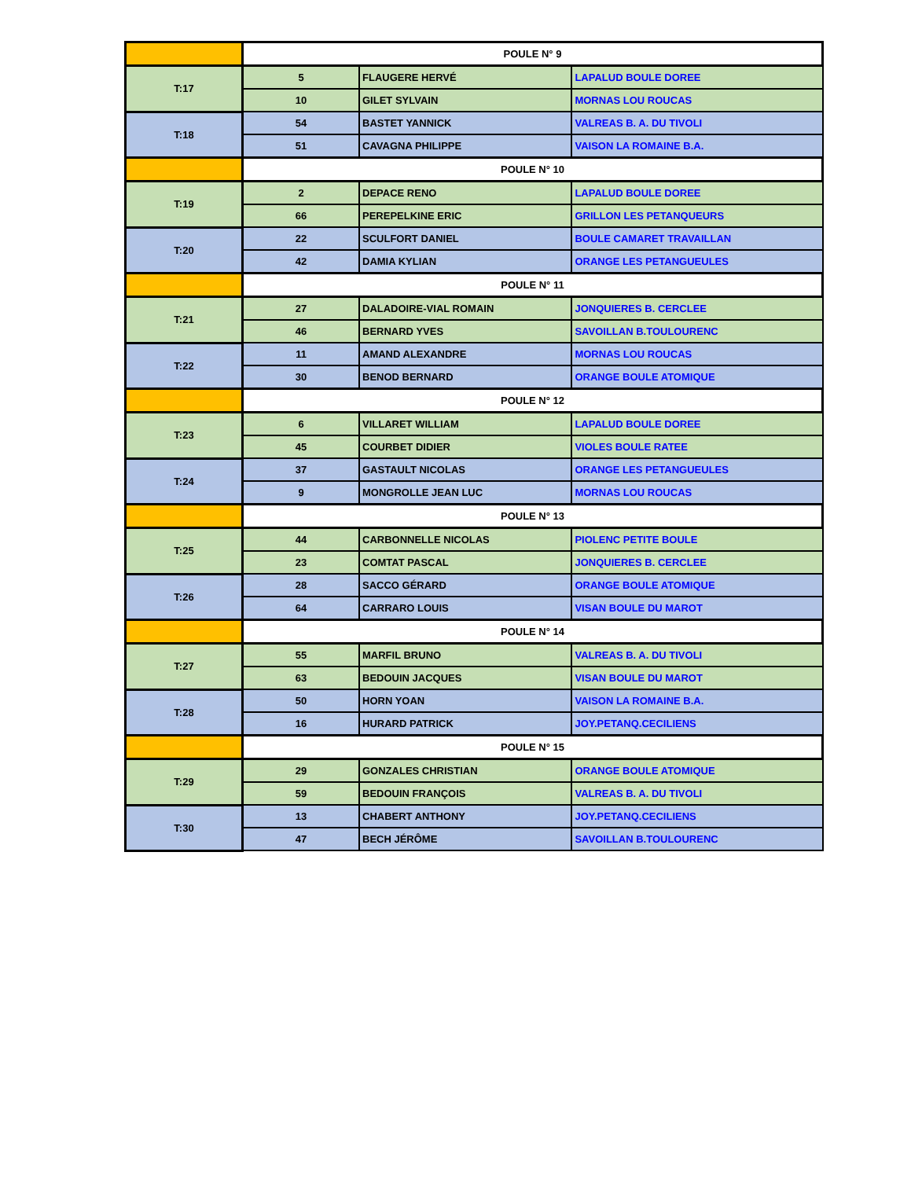| | POULE N° 9 | | |
| T:17 | 5 | FLAUGERE HERVÉ | LAPALUD BOULE DOREE |
| | 10 | GILET SYLVAIN | MORNAS LOU ROUCAS |
| T:18 | 54 | BASTET YANNICK | VALREAS B. A. DU TIVOLI |
| | 51 | CAVAGNA PHILIPPE | VAISON LA ROMAINE B.A. |
| | POULE N° 10 | | |
| T:19 | 2 | DEPACE RENO | LAPALUD BOULE DOREE |
| | 66 | PEREPELKINE ERIC | GRILLON LES PETANQUEURS |
| T:20 | 22 | SCULFORT DANIEL | BOULE CAMARET TRAVAILLAN |
| | 42 | DAMIA KYLIAN | ORANGE LES PETANGUEULES |
| | POULE N° 11 | | |
| T:21 | 27 | DALADOIRE-VIAL ROMAIN | JONQUIERES B. CERCLEE |
| | 46 | BERNARD YVES | SAVOILLAN B.TOULOURENC |
| T:22 | 11 | AMAND ALEXANDRE | MORNAS LOU ROUCAS |
| | 30 | BENOD BERNARD | ORANGE BOULE ATOMIQUE |
| | POULE N° 12 | | |
| T:23 | 6 | VILLARET WILLIAM | LAPALUD BOULE DOREE |
| | 45 | COURBET DIDIER | VIOLES BOULE RATEE |
| T:24 | 37 | GASTAULT NICOLAS | ORANGE LES PETANGUEULES |
| | 9 | MONGROLLE JEAN LUC | MORNAS LOU ROUCAS |
| | POULE N° 13 | | |
| T:25 | 44 | CARBONNELLE NICOLAS | PIOLENC PETITE BOULE |
| | 23 | COMTAT PASCAL | JONQUIERES B. CERCLEE |
| T:26 | 28 | SACCO GÉRARD | ORANGE BOULE ATOMIQUE |
| | 64 | CARRARO LOUIS | VISAN BOULE DU MAROT |
| | POULE N° 14 | | |
| T:27 | 55 | MARFIL BRUNO | VALREAS B. A. DU TIVOLI |
| | 63 | BEDOUIN JACQUES | VISAN BOULE DU MAROT |
| T:28 | 50 | HORN YOAN | VAISON LA ROMAINE B.A. |
| | 16 | HURARD PATRICK | JOY.PETANQ.CECILIENS |
| | POULE N° 15 | | |
| T:29 | 29 | GONZALES CHRISTIAN | ORANGE BOULE ATOMIQUE |
| | 59 | BEDOUIN FRANÇOIS | VALREAS B. A. DU TIVOLI |
| T:30 | 13 | CHABERT ANTHONY | JOY.PETANQ.CECILIENS |
| | 47 | BECH JÉRÔME | SAVOILLAN B.TOULOURENC |